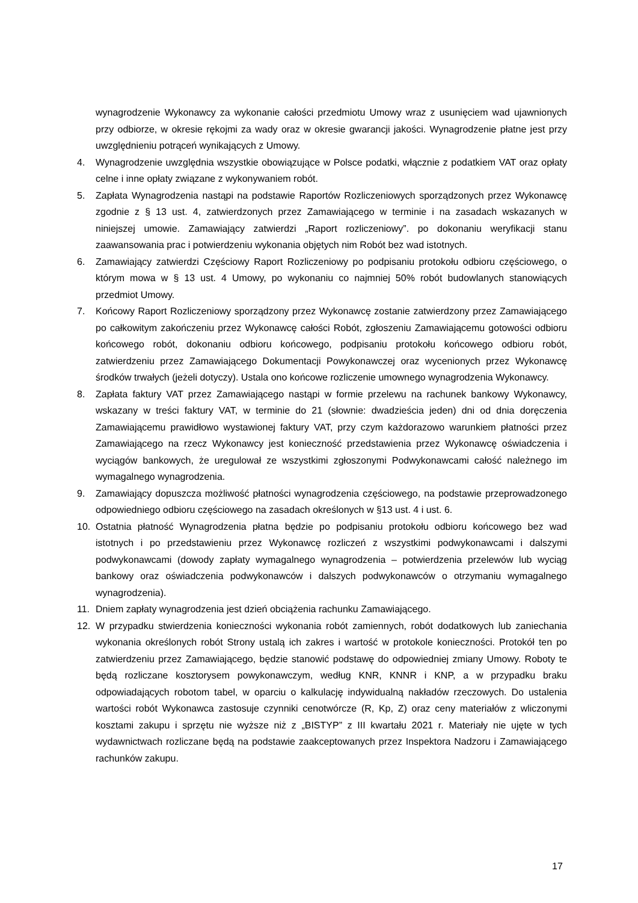wynagrodzenie Wykonawcy za wykonanie całości przedmiotu Umowy wraz z usunięciem wad ujawnionych przy odbiorze, w okresie rękojmi za wady oraz w okresie gwarancji jakości. Wynagrodzenie płatne jest przy uwzględnieniu potrąceń wynikających z Umowy.
4. Wynagrodzenie uwzględnia wszystkie obowiązujące w Polsce podatki, włącznie z podatkiem VAT oraz opłaty celne i inne opłaty związane z wykonywaniem robót.
5. Zapłata Wynagrodzenia nastąpi na podstawie Raportów Rozliczeniowych sporządzonych przez Wykonawcę zgodnie z § 13 ust. 4, zatwierdzonych przez Zamawiającego w terminie i na zasadach wskazanych w niniejszej umowie. Zamawiający zatwierdzi „Raport rozliczeniowy”. po dokonaniu weryfikacji stanu zaawansowania prac i potwierdzeniu wykonania objętych nim Robót bez wad istotnych.
6. Zamawiający zatwierdzi Częściowy Raport Rozliczeniowy po podpisaniu protokołu odbioru częściowego, o którym mowa w § 13 ust. 4 Umowy, po wykonaniu co najmniej 50% robót budowlanych stanowiących przedmiot Umowy.
7. Końcowy Raport Rozliczeniowy sporządzony przez Wykonawcę zostanie zatwierdzony przez Zamawiającego po całkowitym zakończeniu przez Wykonawcę całości Robót, zgłoszeniu Zamawiającemu gotowości odbioru końcowego robót, dokonaniu odbioru końcowego, podpisaniu protokołu końcowego odbioru robót, zatwierdzeniu przez Zamawiającego Dokumentacji Powykonawczej oraz wycenionych przez Wykonawcę środków trwałych (jeżeli dotyczy). Ustala ono końcowe rozliczenie umownego wynagrodzenia Wykonawcy.
8. Zapłata faktury VAT przez Zamawiającego nastąpi w formie przelewu na rachunek bankowy Wykonawcy, wskazany w treści faktury VAT, w terminie do 21 (słownie: dwadzieścia jeden) dni od dnia doręczenia Zamawiającemu prawidłowo wystawionej faktury VAT, przy czym każdorazowo warunkiem płatności przez Zamawiającego na rzecz Wykonawcy jest konieczność przedstawienia przez Wykonawcę oświadczenia i wyciągów bankowych, że uregulował ze wszystkimi zgłoszonymi Podwykonawcami całość należnego im wymagalnego wynagrodzenia.
9. Zamawiający dopuszcza możliwość płatności wynagrodzenia częściowego, na podstawie przeprowadzonego odpowiedniego odbioru częściowego na zasadach określonych w §13 ust. 4 i ust. 6.
10. Ostatnia płatność Wynagrodzenia płatna będzie po podpisaniu protokołu odbioru końcowego bez wad istotnych i po przedstawieniu przez Wykonawcę rozliczeń z wszystkimi podwykonawcami i dalszymi podwykonawcami (dowody zapłaty wymagalnego wynagrodzenia – potwierdzenia przelewów lub wyciąg bankowy oraz oświadczenia podwykonawców i dalszych podwykonawców o otrzymaniu wymagalnego wynagrodzenia).
11. Dniem zapłaty wynagrodzenia jest dzień obciążenia rachunku Zamawiającego.
12. W przypadku stwierdzenia konieczności wykonania robót zamiennych, robót dodatkowych lub zaniechania wykonania określonych robót Strony ustalą ich zakres i wartość w protokole konieczności. Protokół ten po zatwierdzeniu przez Zamawiającego, będzie stanowić podstawę do odpowiedniej zmiany Umowy. Roboty te będą rozliczane kosztorysem powykonawczym, według KNR, KNNR i KNP, a w przypadku braku odpowiadających robotom tabel, w oparciu o kalkulację indywidualną nakładów rzeczowych. Do ustalenia wartości robót Wykonawca zastosuje czynniki cenotwórcze (R, Kp, Z) oraz ceny materiałów z wliczonymi kosztami zakupu i sprzętu nie wyższe niż z „BISTYP” z III kwartału 2021 r. Materiały nie ujęte w tych wydawnictwach rozliczane będą na podstawie zaakceptowanych przez Inspektora Nadzoru i Zamawiającego rachunków zakupu.
17